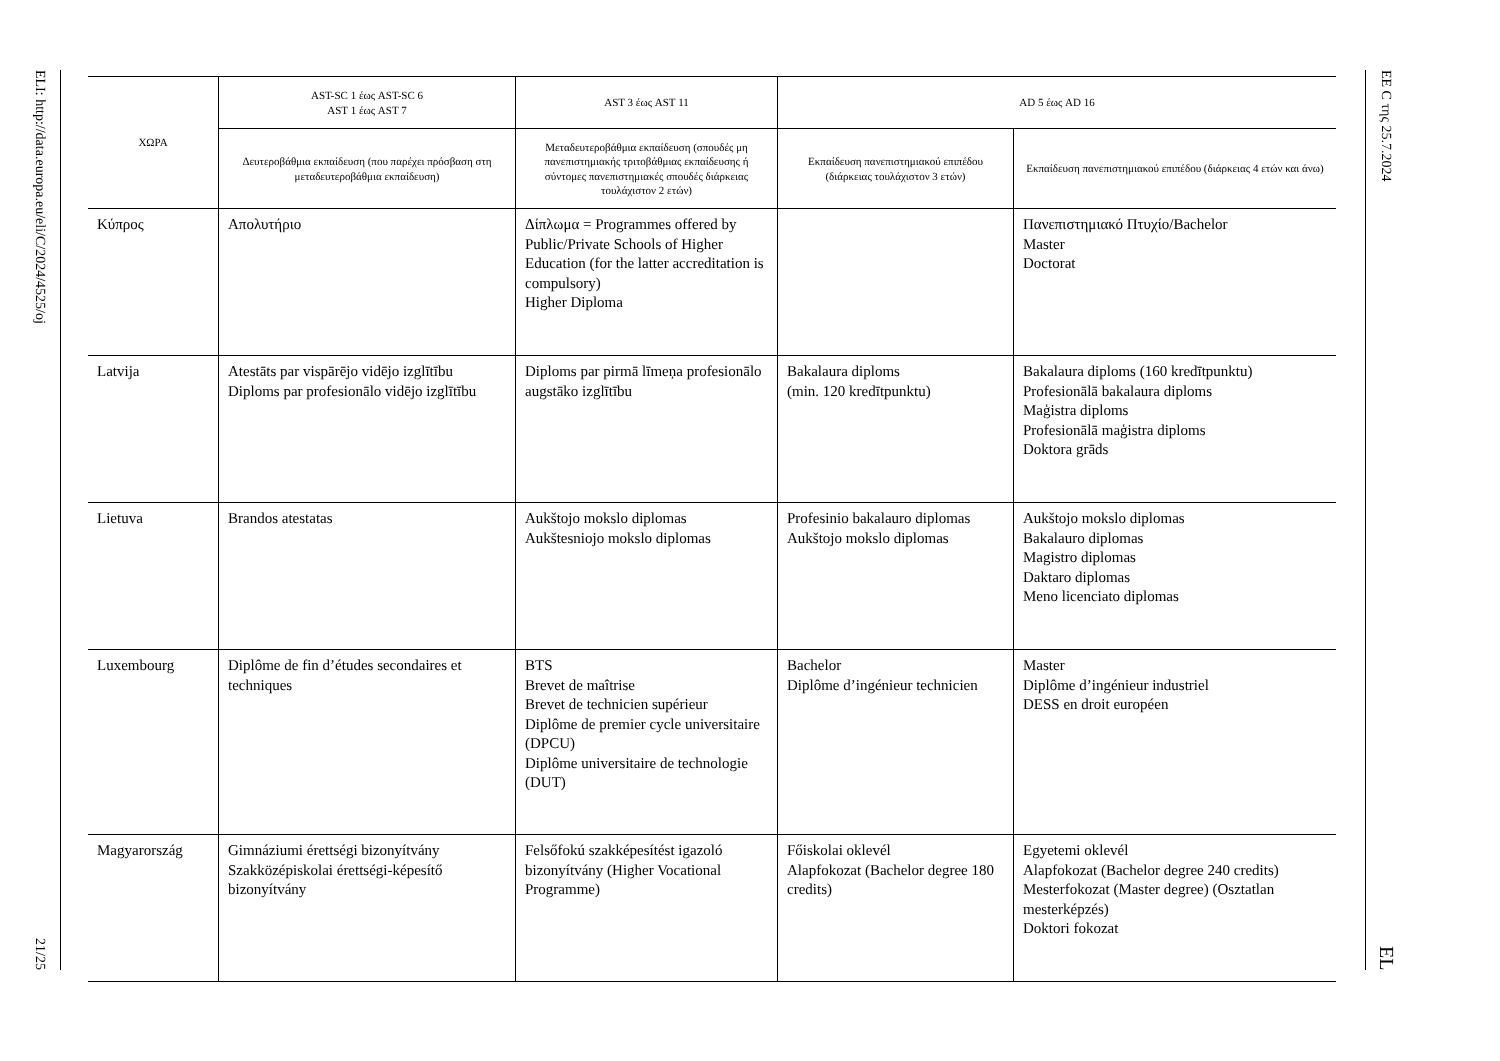ELI: http://data.europa.eu/eli/C/2024/4525/oj
21/25
| ΧΩΡΑ | AST-SC 1 έως AST-SC 6 AST 1 έως AST 7 | AST 3 έως AST 11 | AD 5 έως AD 16 | |
| --- | --- | --- | --- | --- |
| | Δευτεροβάθμια εκπαίδευση (που παρέχει πρόσβαση στη μεταδευτεροβάθμια εκπαίδευση) | Μεταδευτεροβάθμια εκπαίδευση (σπουδές μη πανεπιστημιακής τριτοβάθμιας εκπαίδευσης ή σύντομες πανεπιστημιακές σπουδές διάρκειας τουλάχιστον 2 ετών) | Εκπαίδευση πανεπιστημιακού επιπέδου (διάρκειας τουλάχιστον 3 ετών) | Εκπαίδευση πανεπιστημιακού επιπέδου (διάρκειας 4 ετών και άνω) |
| Κύπρος | Απολυτήριο | Δίπλωμα = Programmes offered by Public/Private Schools of Higher Education (for the latter accreditation is compulsory) Higher Diploma | | Πανεπιστημιακό Πτυχίο/Bachelor Master Doctorat |
| Latvija | Atestāts par vispārējo vidējo izglītību Diploms par profesionālo vidējo izglītību | Diploms par pirmā līmeņa profesionālo augstāko izglītību | Bakalaura diploms (min. 120 kredītpunktu) | Bakalaura diploms (160 kredītpunktu) Profesionālā bakalaura diploms Maģistra diploms Profesionālā maģistra diploms Doktora grāds |
| Lietuva | Brandos atestatas | Aukštojo mokslo diplomas Aukštesniojo mokslo diplomas | Profesinio bakalauro diplomas Aukštojo mokslo diplomas | Aukštojo mokslo diplomas Bakalauro diplomas Magistro diplomas Daktaro diplomas Meno licenciato diplomas |
| Luxembourg | Diplôme de fin d’études secondaires et techniques | BTS Brevet de maîtrise Brevet de technicien supérieur Diplôme de premier cycle universitaire (DPCU) Diplôme universitaire de technologie (DUT) | Bachelor Diplôme d’ingénieur technicien | Master Diplôme d’ingénieur industriel DESS en droit européen |
| Magyarország | Gimnáziumi érettségi bizonyítvány Szakközépiskolai érettségi-képesítő bizonyítvány | Felsőfokú szakképesítést igazoló bizonyítvány (Higher Vocational Programme) | Főiskolai oklevél Alapfokozat (Bachelor degree 180 credits) | Egyetemi oklevél Alapfokozat (Bachelor degree 240 credits) Mesterfokozat (Master degree) (Osztatlan mesterképzés) Doktori fokozat |
EE C της 25.7.2024
EL